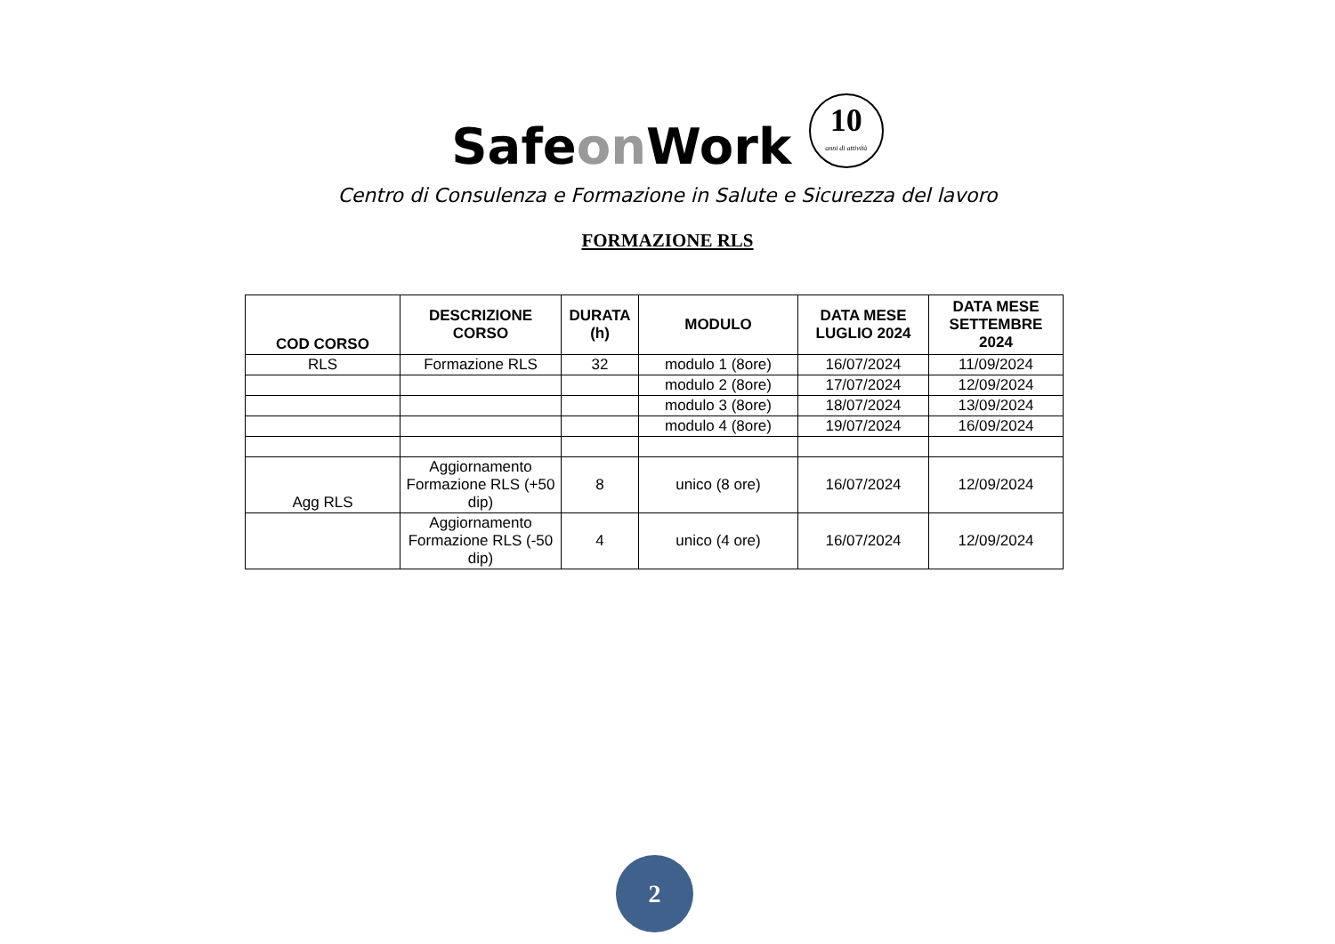Safeon Work 10 anni di attività
Centro di Consulenza e Formazione in Salute e Sicurezza del lavoro
FORMAZIONE RLS
| COD CORSO | DESCRIZIONE CORSO | DURATA (h) | MODULO | DATA MESE LUGLIO 2024 | DATA MESE SETTEMBRE 2024 |
| --- | --- | --- | --- | --- | --- |
| RLS | Formazione RLS | 32 | modulo 1 (8ore) | 16/07/2024 | 11/09/2024 |
| | | | modulo 2 (8ore) | 17/07/2024 | 12/09/2024 |
| | | | modulo 3 (8ore) | 18/07/2024 | 13/09/2024 |
| | | | modulo 4 (8ore) | 19/07/2024 | 16/09/2024 |
| Agg RLS | Aggiornamento Formazione RLS (+50 dip) | 8 | unico (8 ore) | 16/07/2024 | 12/09/2024 |
| | Aggiornamento Formazione RLS (-50 dip) | 4 | unico (4 ore) | 16/07/2024 | 12/09/2024 |
2